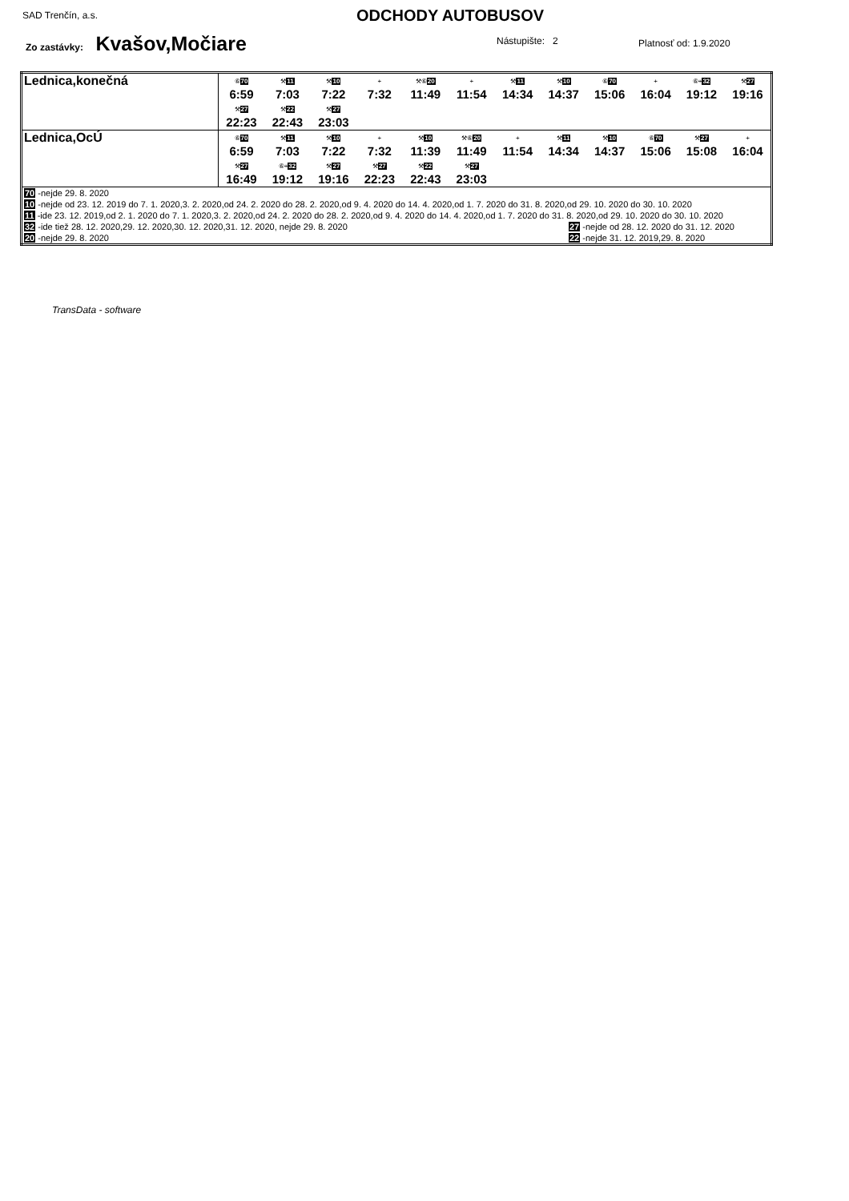SAD Trenčín, a.s. ODCHODY AUTOBUSOV
Zo zastávky: Kvašov,Močiare Nástupište: 2 Platnosť od: 1.9.2020
| Lednica,konečná | ⑥ 70 6:59 ⚒ 11 7:03 ⚒ 10 7:22 + 7:32 ⚒⑥ 20 11:49 + 11:54 ⚒ 11 14:34 ⚒ 10 14:37 ⑥ 70 15:06 + 16:04 ⑥+ 32 19:12 ⚒ 27 19:16 ⚒ 27 22:23 ⚒ 22 22:43 ⚒ 27 23:03 |
| Lednica,OcÚ | ⑥ 70 6:59 ⚒ 11 7:03 ⚒ 10 7:22 + 7:32 ⚒ 10 11:39 ⚒⑥ 20 11:49 + 11:54 ⚒ 11 14:34 ⚒ 10 14:37 ⑥ 70 15:06 ⚒ 27 15:08 + 16:04 ⚒ 27 16:49 ⑥+ 32 19:12 ⚒ 27 19:16 ⚒ 27 22:23 ⚒ 22 22:43 ⚒ 27 23:03 |
| 70 -nejde 29. 8. 2020 10 -nejde od 23. 12. 2019 do 7. 1. 2020,3. 2. 2020,od 24. 2. 2020 do 28. 2. 2020,od 9. 4. 2020 do 14. 4. 2020,od 1. 7. 2020 do 31. 8. 2020,od 29. 10. 2020 do 30. 10. 2020 11 -ide 23. 12. 2019,od 2. 1. 2020 do 7. 1. 2020,3. 2. 2020,od 24. 2. 2020 do 28. 2. 2020,od 9. 4. 2020 do 14. 4. 2020,od 1. 7. 2020 do 31. 8. 2020,od 29. 10. 2020 do 30. 10. 2020 32 -ide tiež 28. 12. 2020,29. 12. 2020,30. 12. 2020,31. 12. 2020, nejde 29. 8. 2020 27 -nejde od 28. 12. 2020 do 31. 12. 2020 20 -nejde 29. 8. 2020 22 -nejde 31. 12. 2019,29. 8. 2020 | |
TransData - software